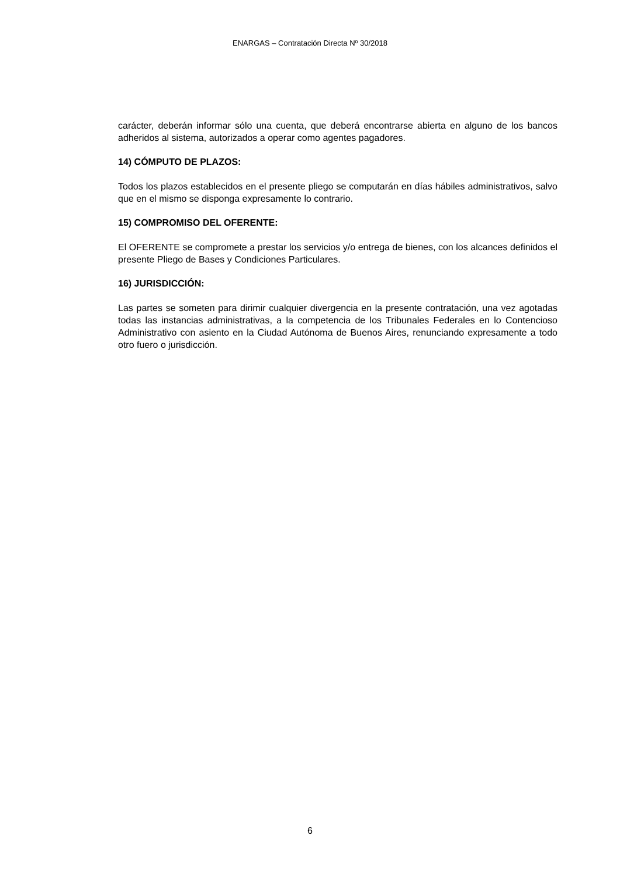ENARGAS – Contratación Directa Nº 30/2018
carácter, deberán informar sólo una cuenta, que deberá encontrarse abierta en alguno de los bancos adheridos al sistema, autorizados a operar como agentes pagadores.
14) CÓMPUTO DE PLAZOS:
Todos los plazos establecidos en el presente pliego se computarán en días hábiles administrativos, salvo que en el mismo se disponga expresamente lo contrario.
15) COMPROMISO DEL OFERENTE:
El OFERENTE se compromete a prestar los servicios y/o entrega de bienes, con los alcances definidos el presente Pliego de Bases y Condiciones Particulares.
16) JURISDICCIÓN:
Las partes se someten para dirimir cualquier divergencia en la presente contratación, una vez agotadas todas las instancias administrativas, a la competencia de los Tribunales Federales en lo Contencioso Administrativo con asiento en la Ciudad Autónoma de Buenos Aires, renunciando expresamente a todo otro fuero o jurisdicción.
6